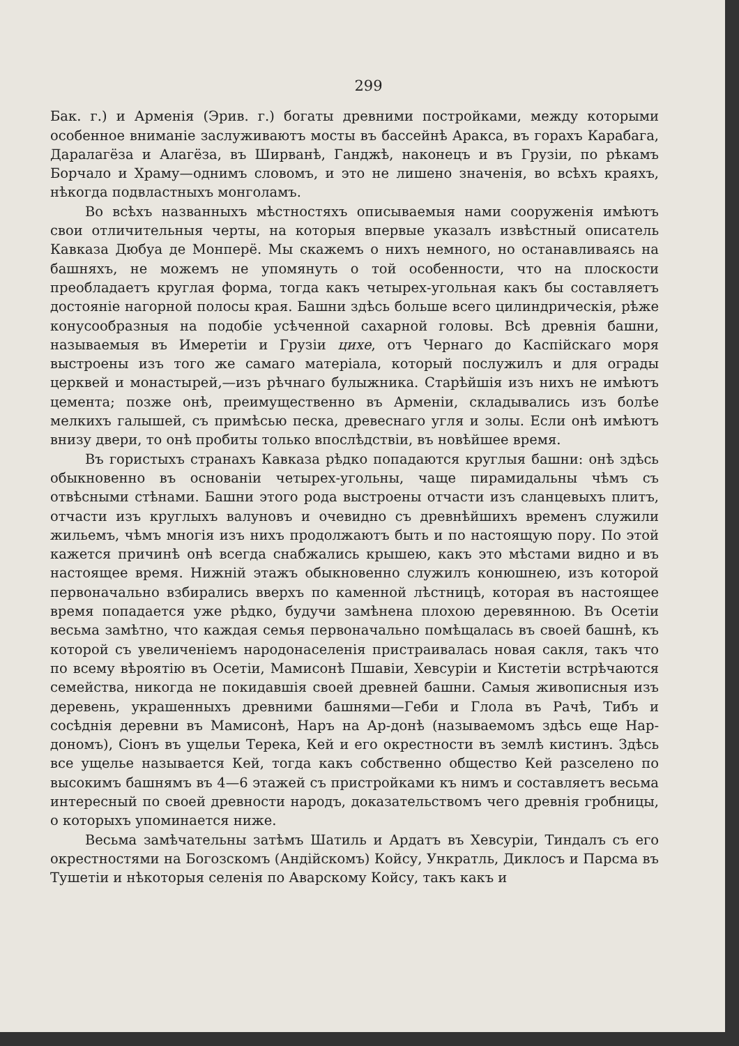299
Бак. г.) и Арменія (Эрив. г.) богаты древними постройками, между которыми особенное вниманіе заслуживаютъ мосты въ бассейнѣ Аракса, въ горахъ Карабага, Даралагёза и Алагёза, въ Ширванѣ, Ганджѣ, наконецъ и въ Грузіи, по рѣкамъ Борчало и Храму—однимъ словомъ, и это не лишено значенія, во всѣхъ краяхъ, нѣкогда подвластныхъ монголамъ.
Во всѣхъ названныхъ мѣстностяхъ описываемыя нами сооруженія имѣютъ свои отличительныя черты, на которыя впервые указалъ извѣстный описатель Кавказа Дюбуа де Монперё. Мы скажемъ о нихъ немного, но останавливаясь на башняхъ, не можемъ не упомянуть о той особенности, что на плоскости преобладаетъ круглая форма, тогда какъ четырех-угольная какъ бы составляетъ достояніе нагорной полосы края. Башни здѣсь больше всего цилиндрическія, рѣже конусообразныя на подобіе усѣченной сахарной головы. Всѣ древнія башни, называемыя въ Имеретіи и Грузіи цихе, отъ Чернаго до Каспійскаго моря выстроены изъ того же самаго матеріала, который послужилъ и для ограды церквей и монастырей,—изъ рѣчнаго булыжника. Старѣйшія изъ нихъ не имѣютъ цемента; позже онѣ, преимущественно въ Арменіи, складывались изъ болѣе мелкихъ галышей, съ примѣсью песка, древеснаго угля и золы. Если онѣ имѣютъ внизу двери, то онѣ пробиты только впослѣдствіи, въ новѣйшее время.
Въ гористыхъ странахъ Кавказа рѣдко попадаются круглыя башни: онѣ здѣсь обыкновенно въ основаніи четырех-угольны, чаще пирамидальны чѣмъ съ отвѣсными стѣнами. Башни этого рода выстроены отчасти изъ сланцевыхъ плитъ, отчасти изъ круглыхъ валуновъ и очевидно съ древнѣйшихъ временъ служили жильемъ, чѣмъ многія изъ нихъ продолжаютъ быть и по настоящую пору. По этой кажется причинѣ онѣ всегда снабжались крышею, какъ это мѣстами видно и въ настоящее время. Нижній этажъ обыкновенно служилъ конюшнею, изъ которой первоначально взбирались вверхъ по каменной лѣстницѣ, которая въ настоящее время попадается уже рѣдко, будучи замѣнена плохою деревянною. Въ Осетіи весьма замѣтно, что каждая семья первоначально помѣщалась въ своей башнѣ, къ которой съ увеличеніемъ народонаселенія пристраивалась новая сакля, такъ что по всему вѣроятію въ Осетіи, Мамисонѣ Пшавіи, Хевсуріи и Кистетіи встрѣчаются семейства, никогда не покидавшія своей древней башни. Самыя живописныя изъ деревень, украшенныхъ древними башнями—Геби и Глола въ Рачѣ, Тибъ и сосѣднія деревни въ Мамисонѣ, Наръ на Ар-донѣ (называемомъ здѣсь еще Нар-дономъ), Сіонъ въ ущельи Терека, Кей и его окрестности въ землѣ кистинъ. Здѣсь все ущелье называется Кей, тогда какъ собственно общество Кей разселено по высокимъ башнямъ въ 4—6 этажей съ пристройками къ нимъ и составляетъ весьма интересный по своей древности народъ, доказательствомъ чего древнія гробницы, о которыхъ упоминается ниже.
Весьма замѣчательны затѣмъ Шатиль и Ардатъ въ Хевсуріи, Тиндалъ съ его окрестностями на Богозскомъ (Андійскомъ) Койсу, Ункратль, Диклосъ и Парсма въ Тушетіи и нѣкоторыя селенія по Аварскому Койсу, такъ какъ и